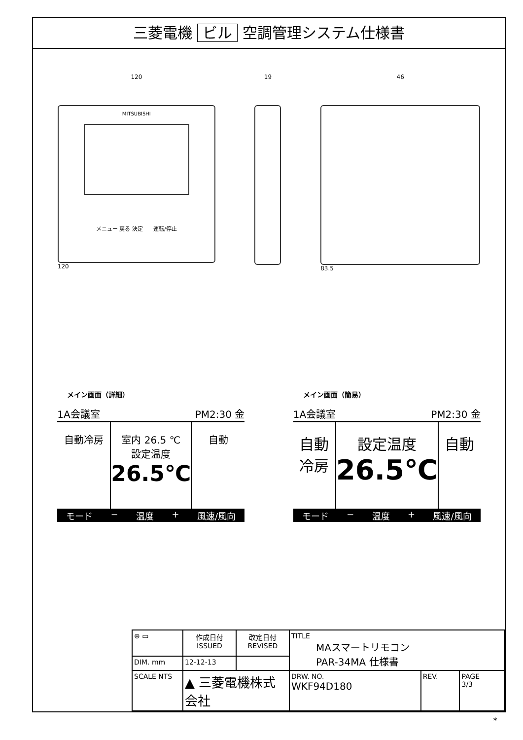三菱電機 ビル 空調管理システム仕様書
120
MITSUBISHI
メニュー 戻る 決定 運転/停止
120
19 46
83.5
メイン画面（詳細）
1A会議室 PM2:30 金
自動冷房 室内 26.5 ℃
設定温度
26.5℃
自動
モード − 温度 + 風速/風向
メイン画面（簡易）
1A会議室 PM2:30 金
自動
冷房
設定温度
26.5℃
自動
モード − 温度 + 風速/風向
| ⊕ ▭ | 作成日付 ISSUED | 改定日付 REVISED | TITLE MAスマートリモコン PAR-34MA 仕様書 | | |
| DIM. mm | 12-12-13 | | | | |
| SCALE NTS | ▲ 三菱電機株式会社 | | DRW. NO. WKF94D180 | REV. | PAGE 3/3 |
*